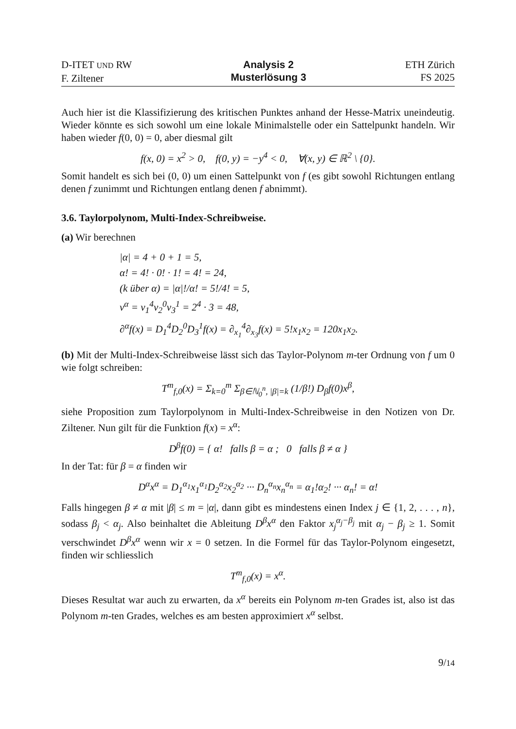D-ITET UND RW
F. Ziltener
Analysis 2
Musterlösung 3
ETH Zürich
FS 2025
Auch hier ist die Klassifizierung des kritischen Punktes anhand der Hesse-Matrix uneindeutig. Wieder könnte es sich sowohl um eine lokale Minimalstelle oder ein Sattelpunkt handeln. Wir haben wieder f(0, 0) = 0, aber diesmal gilt
f(x, 0) = x<sup>2</sup> > 0, f(0, y) = −y<sup>4</sup> < 0, ∀(x, y) ∈ ℝ<sup>2</sup> \ {0}.
Somit handelt es sich bei (0, 0) um einen Sattelpunkt von f (es gibt sowohl Richtungen entlang denen f zunimmt und Richtungen entlang denen f abnimmt).
3.6. Taylorpolynom, Multi-Index-Schreibweise.
(a) Wir berechnen
|α| = 4 + 0 + 1 = 5,
α! = 4! · 0! · 1! = 4! = 24,
(k über α) = |α|!/α! = 5!/4! = 5,
v<sup>α</sup> = v<sub>1</sub><sup>4</sup>v<sub>2</sub><sup>0</sup>v<sub>3</sub><sup>1</sup> = 2<sup>4</sup> · 3 = 48,
∂<sup>α</sup>f(x) = D<sub>1</sub><sup>4</sup>D<sub>2</sub><sup>0</sup>D<sub>3</sub><sup>1</sup>f(x) = ∂<sub>x<sub>1</sub></sub><sup>4</sup>∂<sub>x<sub>3</sub></sub>f(x) = 5!x<sub>1</sub>x<sub>2</sub> = 120x<sub>1</sub>x<sub>2</sub>.
(b) Mit der Multi-Index-Schreibweise lässt sich das Taylor-Polynom m-ter Ordnung von f um 0 wie folgt schreiben:
T<sup>m</sup><sub>f,0</sub>(x) = Σ<sub>k=0</sub><sup>m</sup> Σ<sub>β∈ℕ<sub>0</sub><sup>n</sup>, |β|=k</sub> (1/β!) D<sub>β</sub>f(0)x<sup>β</sup>,
siehe Proposition zum Taylorpolynom in Multi-Index-Schreibweise in den Notizen von Dr. Ziltener. Nun gilt für die Funktion f(x) = x<sup>α</sup>:
D<sup>β</sup>f(0) = { α! falls β = α ; 0 falls β ≠ α }
In der Tat: für β = α finden wir
D<sup>α</sup>x<sup>α</sup> = D<sub>1</sub><sup>α<sub>1</sub></sup>x<sub>1</sub><sup>α<sub>1</sub></sup>D<sub>2</sub><sup>α<sub>2</sub></sup>x<sub>2</sub><sup>α<sub>2</sub></sup> ··· D<sub>n</sub><sup>α<sub>n</sub></sup>x<sub>n</sub><sup>α<sub>n</sub></sup> = α<sub>1</sub>!α<sub>2</sub>! ··· α<sub>n</sub>! = α!
Falls hingegen β ≠ α mit |β| ≤ m = |α|, dann gibt es mindestens einen Index j ∈ {1, 2, . . . , n}, sodass β<sub>j</sub> < α<sub>j</sub>. Also beinhaltet die Ableitung D<sup>β</sup>x<sup>α</sup> den Faktor x<sub>j</sub><sup>α<sub>j</sub>−β<sub>j</sub></sup> mit α<sub>j</sub> − β<sub>j</sub> ≥ 1. Somit verschwindet D<sup>β</sup>x<sup>α</sup> wenn wir x = 0 setzen. In die Formel für das Taylor-Polynom eingesetzt, finden wir schliesslich
T<sup>m</sup><sub>f,0</sub>(x) = x<sup>α</sup>.
Dieses Resultat war auch zu erwarten, da x<sup>α</sup> bereits ein Polynom m-ten Grades ist, also ist das Polynom m-ten Grades, welches es am besten approximiert x<sup>α</sup> selbst.
9/14